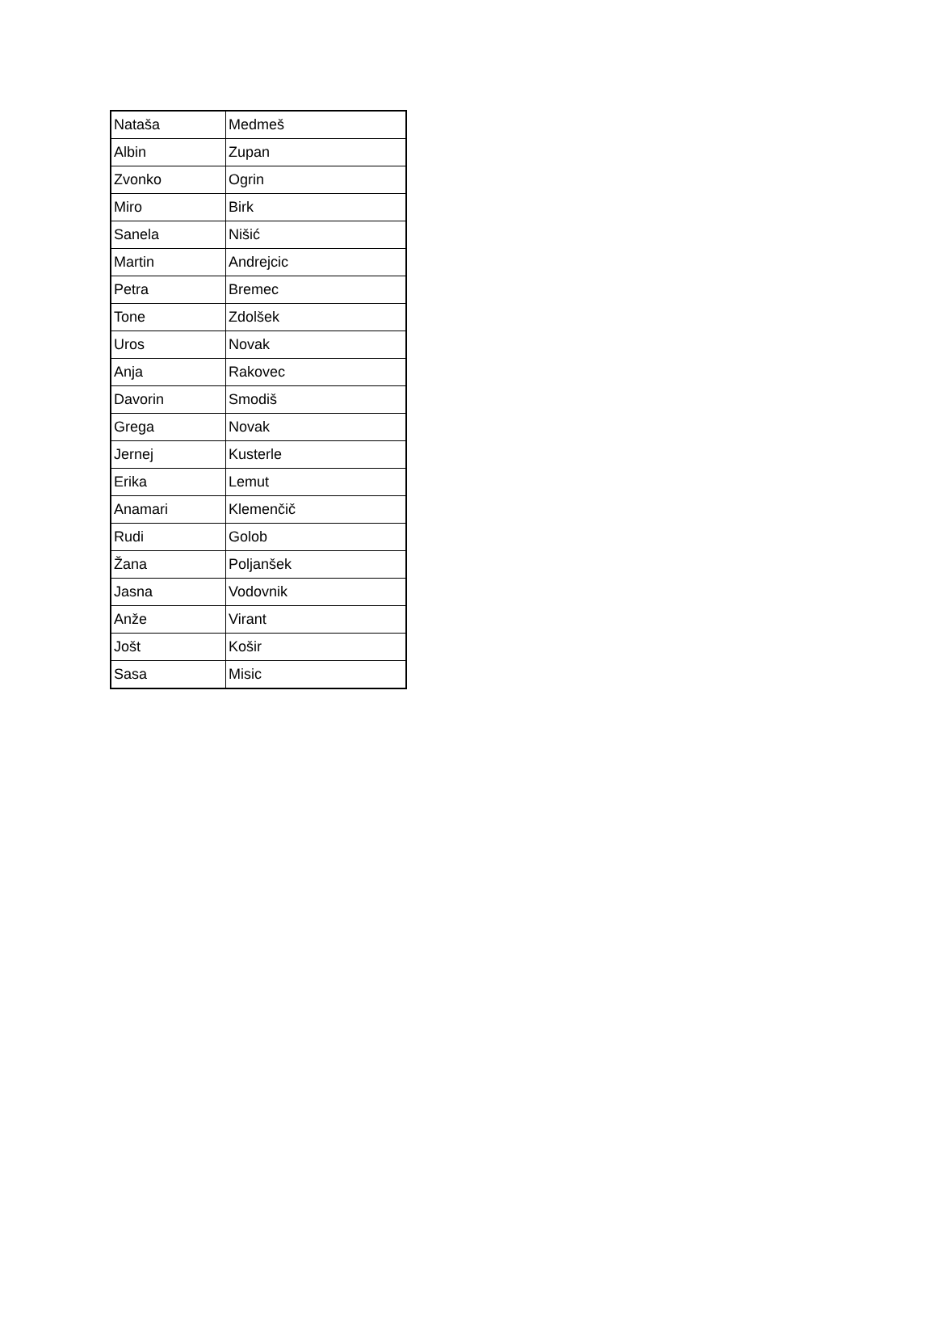| Nataša | Medmeš |
| Albin | Zupan |
| Zvonko | Ogrin |
| Miro | Birk |
| Sanela | Nišić |
| Martin | Andrejcic |
| Petra | Bremec |
| Tone | Zdolšek |
| Uros | Novak |
| Anja | Rakovec |
| Davorin | Smodiš |
| Grega | Novak |
| Jernej | Kusterle |
| Erika | Lemut |
| Anamari | Klemenčič |
| Rudi | Golob |
| Žana | Poljanšek |
| Jasna | Vodovnik |
| Anže | Virant |
| Jošt | Košir |
| Sasa | Misic |